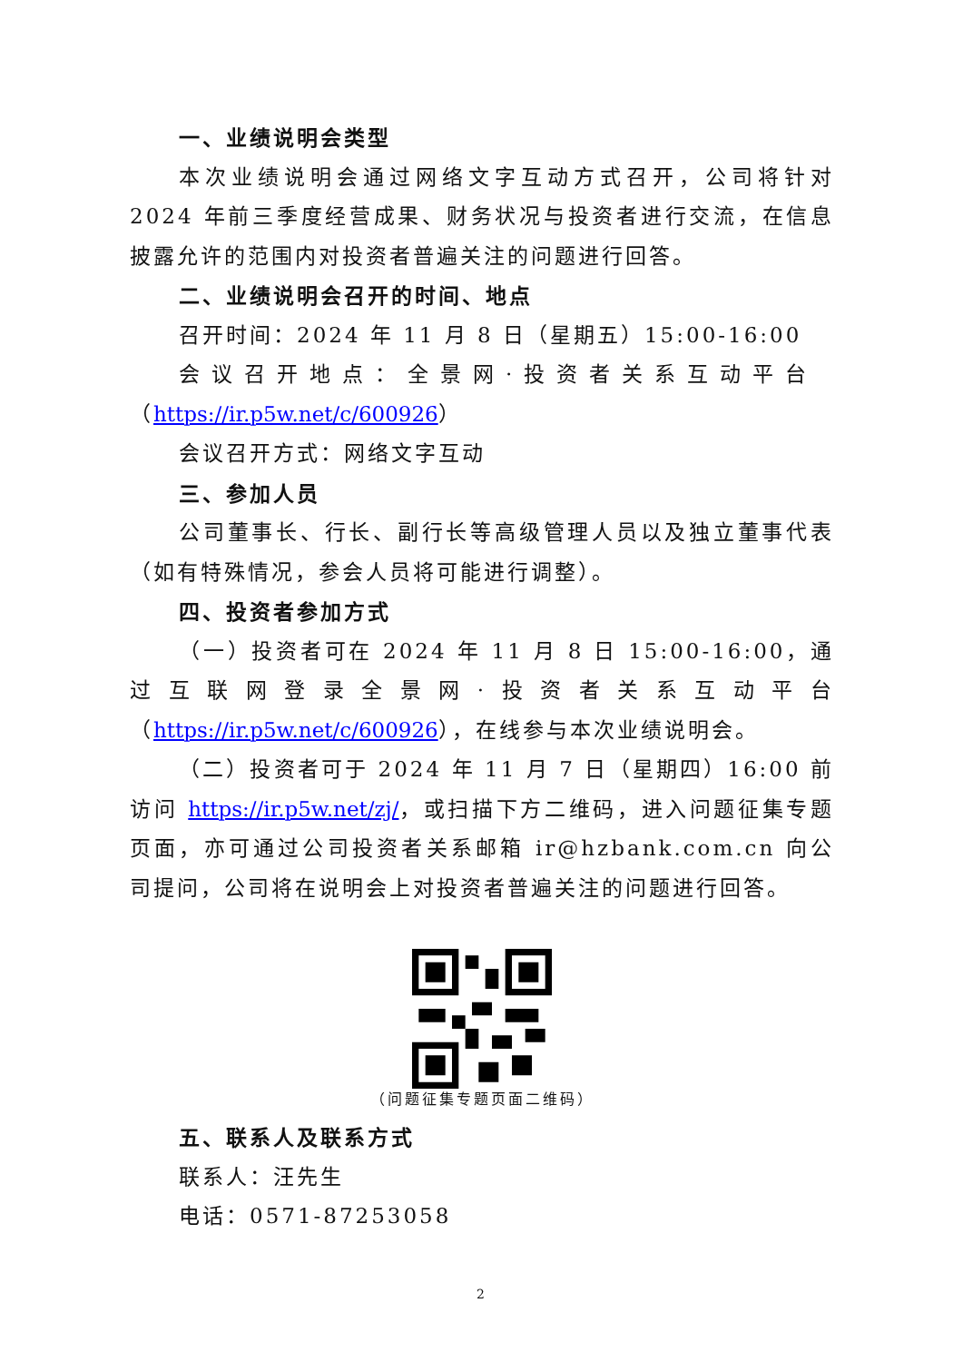一、业绩说明会类型
本次业绩说明会通过网络文字互动方式召开，公司将针对 2024 年前三季度经营成果、财务状况与投资者进行交流，在信息披露允许的范围内对投资者普遍关注的问题进行回答。
二、业绩说明会召开的时间、地点
召开时间：2024 年 11 月 8 日（星期五）15:00-16:00
会议召开地点：全景网·投资者关系互动平台
（https://ir.p5w.net/c/600926）
会议召开方式：网络文字互动
三、参加人员
公司董事长、行长、副行长等高级管理人员以及独立董事代表（如有特殊情况，参会人员将可能进行调整）。
四、投资者参加方式
（一）投资者可在 2024 年 11 月 8 日 15:00-16:00，通过互联网登录全景网·投资者关系互动平台（https://ir.p5w.net/c/600926），在线参与本次业绩说明会。
（二）投资者可于 2024 年 11 月 7 日（星期四）16:00 前访问 https://ir.p5w.net/zj/，或扫描下方二维码，进入问题征集专题页面，亦可通过公司投资者关系邮箱 ir@hzbank.com.cn 向公司提问，公司将在说明会上对投资者普遍关注的问题进行回答。
（问题征集专题页面二维码）
五、联系人及联系方式
联系人：汪先生
电话：0571-87253058
2